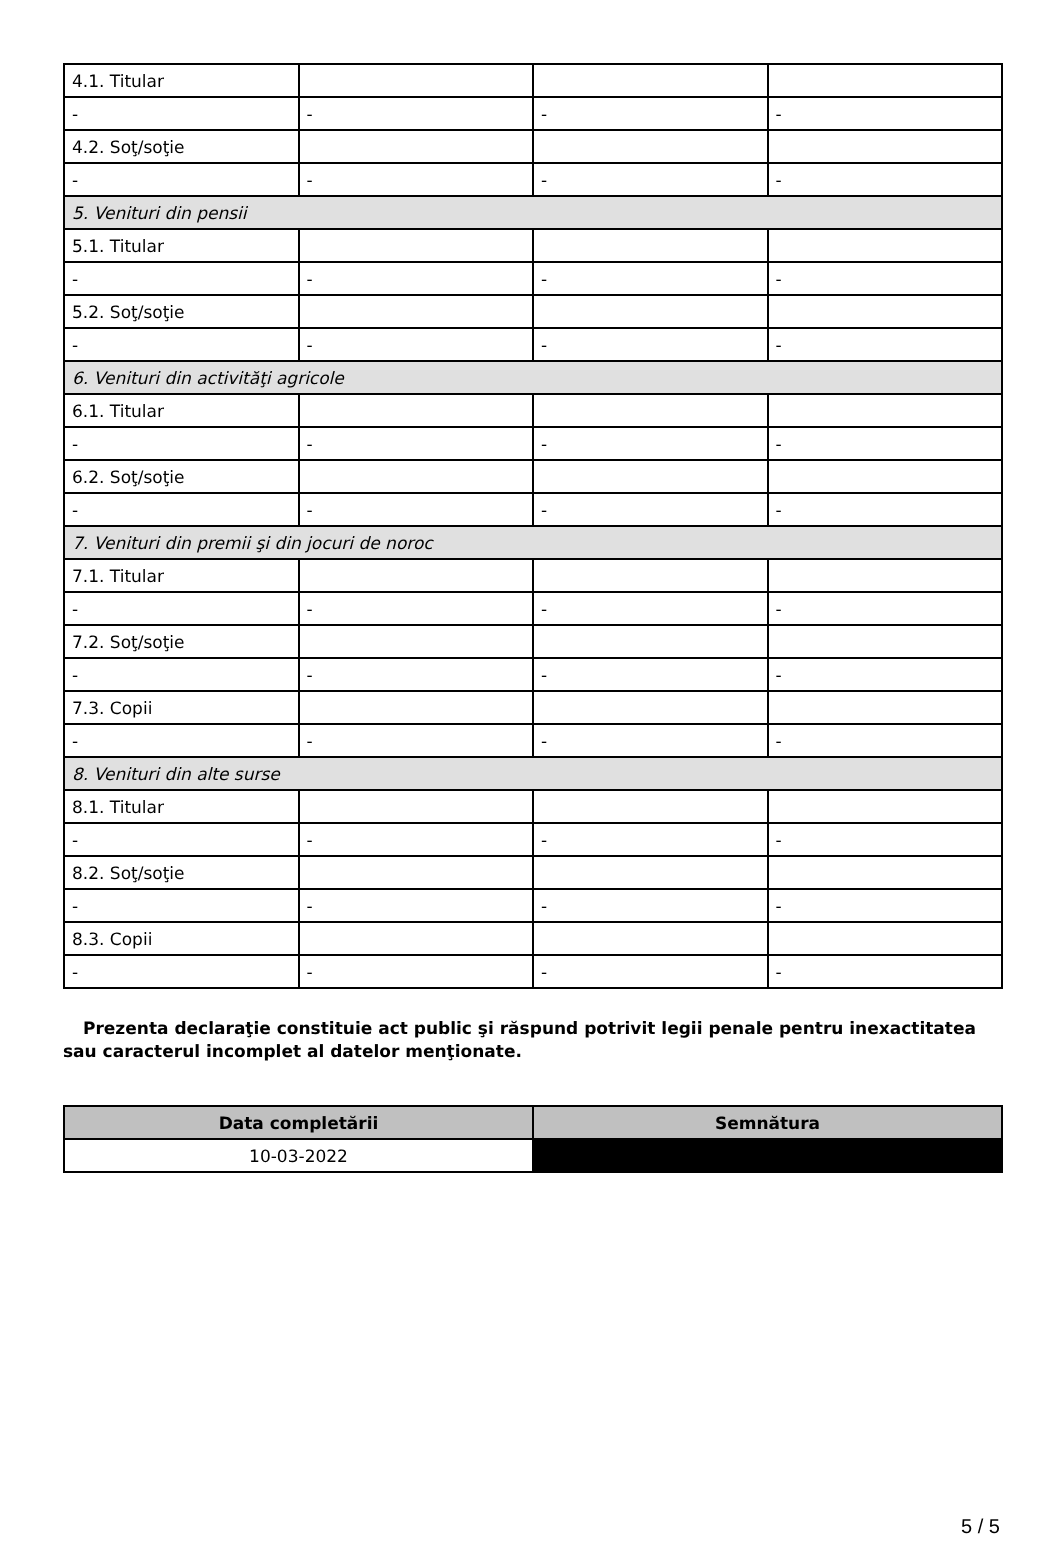| 4.1. Titular | | | |
| - | - | - | - |
| 4.2. Soţ/soţie | | | |
| - | - | - | - |
| 5. Venituri din pensii | | | |
| 5.1. Titular | | | |
| - | - | - | - |
| 5.2. Soţ/soţie | | | |
| - | - | - | - |
| 6. Venituri din activităţi agricole | | | |
| 6.1. Titular | | | |
| - | - | - | - |
| 6.2. Soţ/soţie | | | |
| - | - | - | - |
| 7. Venituri din premii şi din jocuri de noroc | | | |
| 7.1. Titular | | | |
| - | - | - | - |
| 7.2. Soţ/soţie | | | |
| - | - | - | - |
| 7.3. Copii | | | |
| - | - | - | - |
| 8. Venituri din alte surse | | | |
| 8.1. Titular | | | |
| - | - | - | - |
| 8.2. Soţ/soţie | | | |
| - | - | - | - |
| 8.3. Copii | | | |
| - | - | - | - |
Prezenta declaraţie constituie act public şi răspund potrivit legii penale pentru inexactitatea sau caracterul incomplet al datelor menţionate.
| Data completării | Semnătura |
| --- | --- |
| 10-03-2022 | |
5 / 5